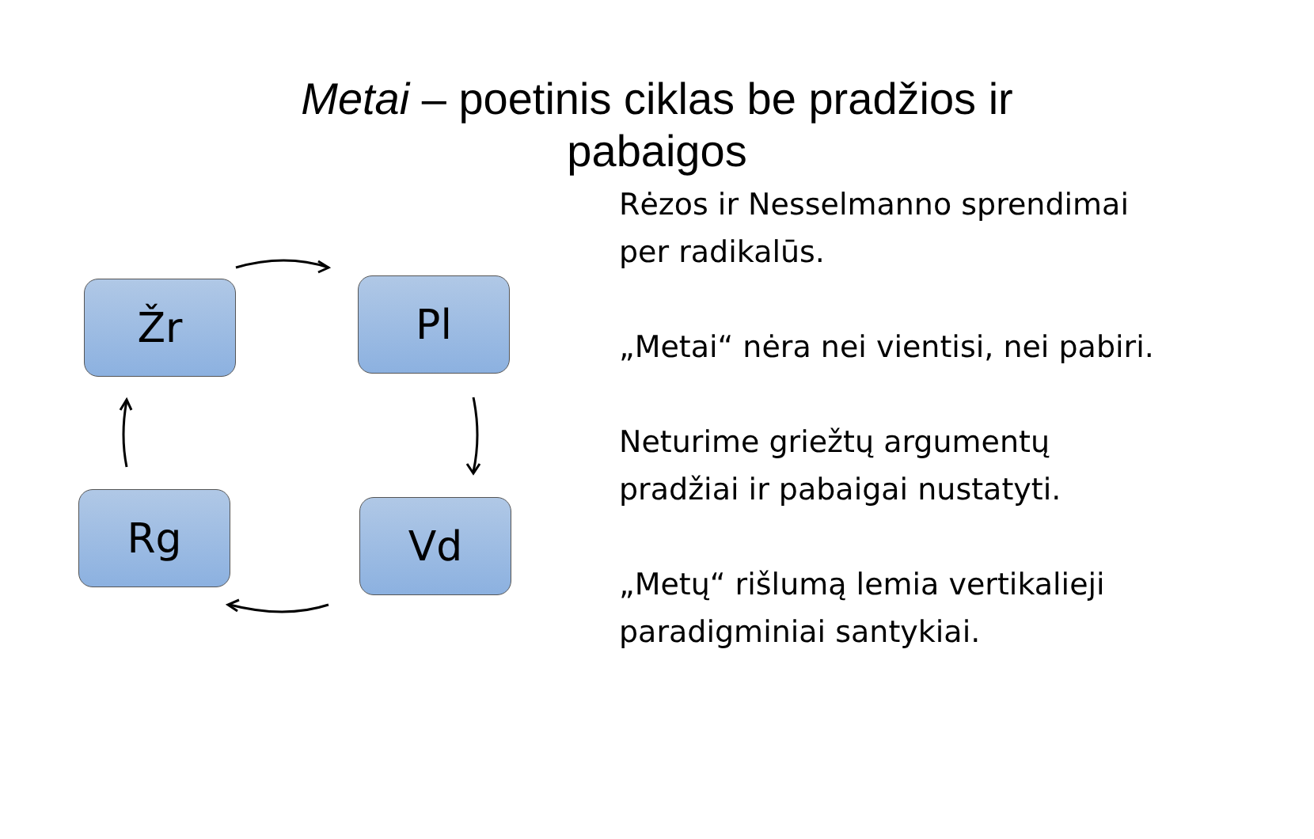Metai – poetinis ciklas be pradžios ir
pabaigos
Žr Pl
Vd
Rg
Rėzos ir Nesselmanno sprendimai per radikalūs.
„Metai“ nėra nei vientisi, nei pabiri.
Neturime griežtų argumentų pradžiai ir pabaigai nustatyti.
„Metų“ rišlumą lemia vertikalieji paradigminiai santykiai.